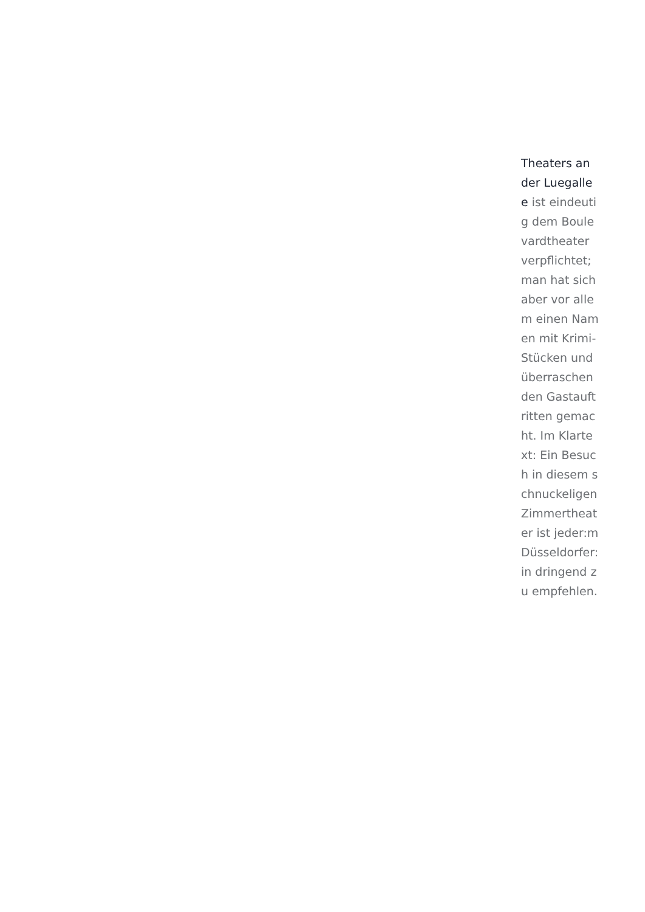Theaters an der Luegallee ist eindeutig dem Boulevardtheater verpflichtet; man hat sich aber vor allem einen Namen mit Krimi-Stücken und überraschen den Gastauftritten gemacht. Im Klartext: Ein Besuch in diesem schnuckeligen Zimmertheater ist jeder:m Düsseldorfer:in dringend zu empfehlen.